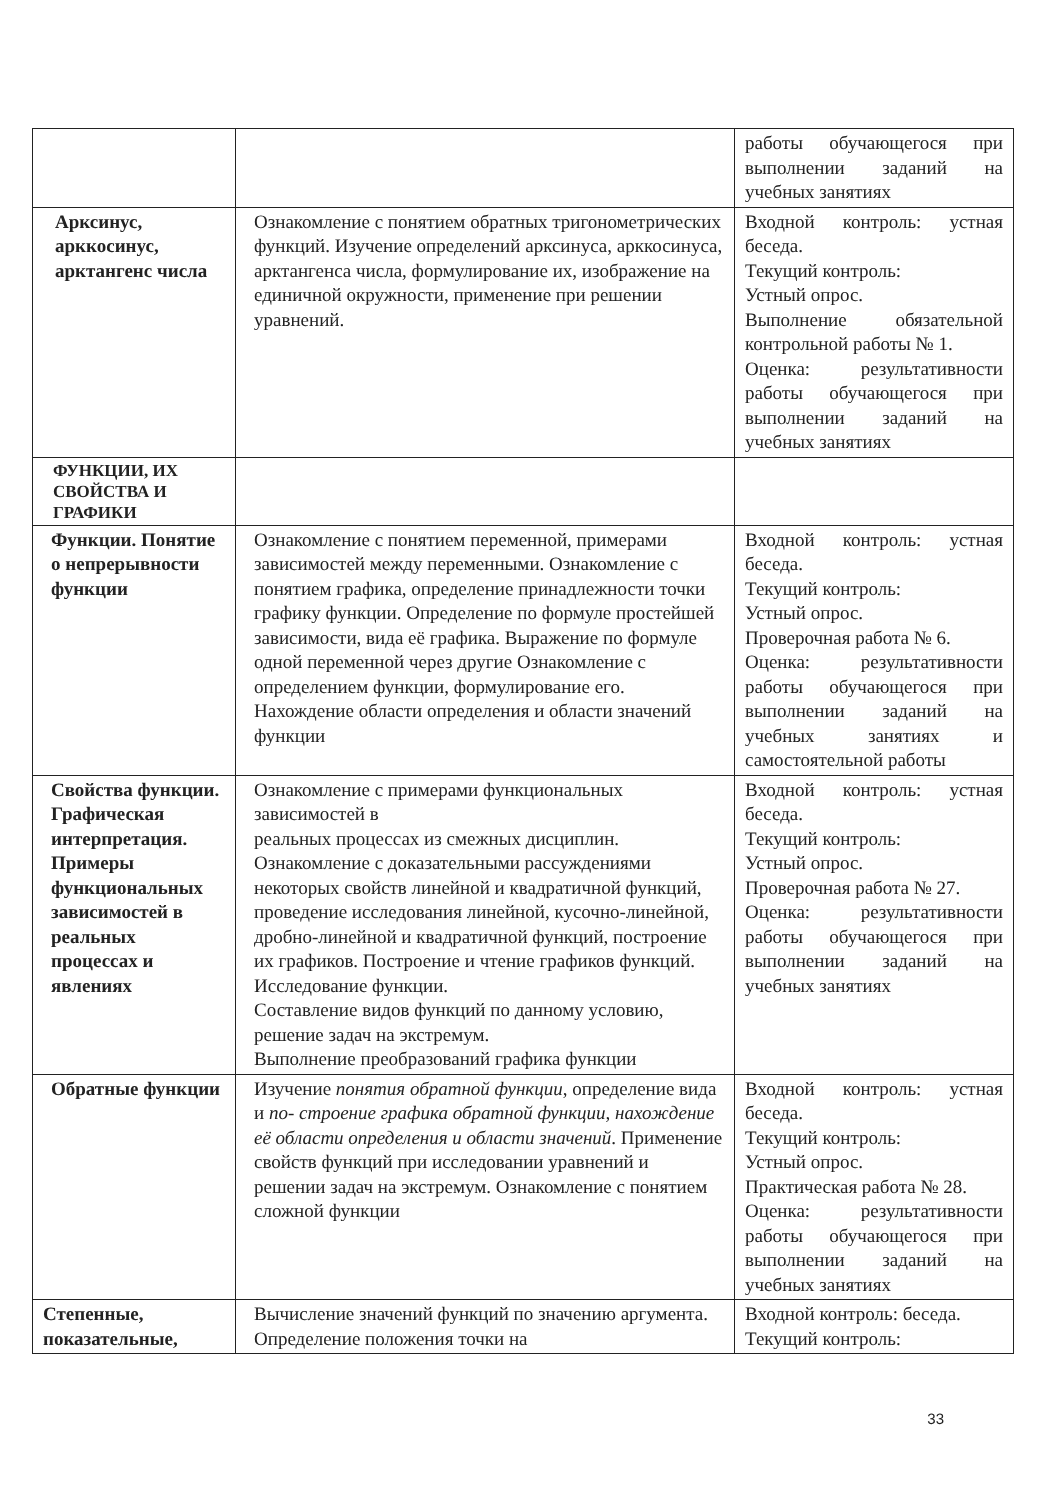| | | работы обучающегося при выполнении заданий на учебных занятиях |
| Арксинус, арккосинус, арктангенс числа | Ознакомление с понятием обратных тригонометрических функций. Изучение определений арксинуса, арккосинуса, арктангенса числа, формулирование их, изображение на единичной окружности, применение при решении уравнений. | Входной контроль: устная беседа. Текущий контроль: Устный опрос. Выполнение обязательной контрольной работы № 1. Оценка: результативности работы обучающегося при выполнении заданий на учебных занятиях |
| ФУНКЦИИ, ИХ СВОЙСТВА И ГРАФИКИ | | |
| Функции. Понятие о непрерывности функции | Ознакомление с понятием переменной, примерами зависимостей между переменными. Ознакомление с понятием графика, определение принадлежности точки графику функции. Определение по формуле простейшей зависимости, вида её графика. Выражение по формуле одной переменной через другие Ознакомление с определением функции, формулирование его. Нахождение области определения и области значений функции | Входной контроль: устная беседа. Текущий контроль: Устный опрос. Проверочная работа № 6. Оценка: результативности работы обучающегося при выполнении заданий на учебных занятиях и самостоятельной работы |
| Свойства функции. Графическая интерпретация. Примеры функциональных зависимостей в реальных процессах и явлениях | Ознакомление с примерами функциональных зависимостей в реальных процессах из смежных дисциплин. Ознакомление с доказательными рассуждениями некоторых свойств линейной и квадратичной функций, проведение исследования линейной, кусочно-линейной, дробно-линейной и квадратичной функций, построение их графиков. Построение и чтение графиков функций. Исследование функции. Составление видов функций по данному условию, решение задач на экстремум. Выполнение преобразований графика функции | Входной контроль: устная беседа. Текущий контроль: Устный опрос. Проверочная работа № 27. Оценка: результативности работы обучающегося при выполнении заданий на учебных занятиях |
| Обратные функции | Изучение понятия обратной функции , определение вида и по- строение графика обратной функции, нахождение её области определения и области значений . Применение свойств функций при исследовании уравнений и решении задач на экстремум. Ознакомление с понятием сложной функции | Входной контроль: устная беседа. Текущий контроль: Устный опрос. Практическая работа № 28. Оценка: результативности работы обучающегося при выполнении заданий на учебных занятиях |
| Степенные, показательные, | Вычисление значений функций по значению аргумента. Определение положения точки на | Входной контроль: беседа. Текущий контроль: |
33